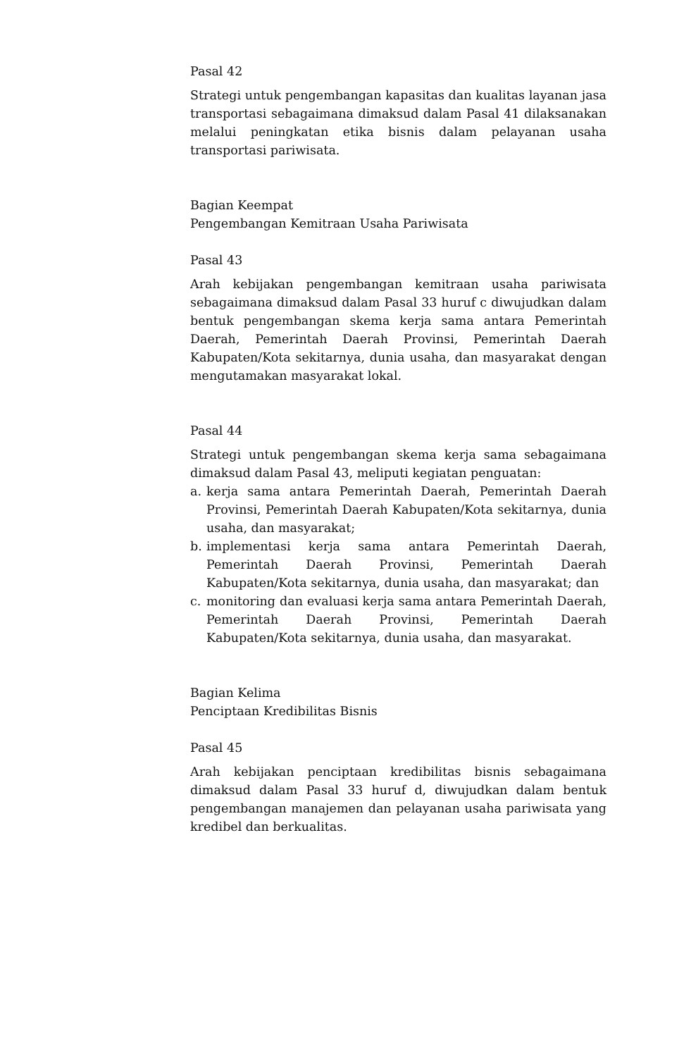Pasal 42
Strategi untuk pengembangan kapasitas dan kualitas layanan jasa transportasi sebagaimana dimaksud dalam Pasal 41 dilaksanakan melalui peningkatan etika bisnis dalam pelayanan usaha transportasi pariwisata.
Bagian Keempat
Pengembangan Kemitraan Usaha Pariwisata
Pasal 43
Arah kebijakan pengembangan kemitraan usaha pariwisata sebagaimana dimaksud dalam Pasal 33 huruf c diwujudkan dalam bentuk pengembangan skema kerja sama antara Pemerintah Daerah, Pemerintah Daerah Provinsi, Pemerintah Daerah Kabupaten/Kota sekitarnya, dunia usaha, dan masyarakat dengan mengutamakan masyarakat lokal.
Pasal 44
Strategi untuk pengembangan skema kerja sama sebagaimana dimaksud dalam Pasal 43, meliputi kegiatan penguatan:
a. kerja sama antara Pemerintah Daerah, Pemerintah Daerah Provinsi, Pemerintah Daerah Kabupaten/Kota sekitarnya, dunia usaha, dan masyarakat;
b. implementasi kerja sama antara Pemerintah Daerah, Pemerintah Daerah Provinsi, Pemerintah Daerah Kabupaten/Kota sekitarnya, dunia usaha, dan masyarakat; dan
c. monitoring dan evaluasi kerja sama antara Pemerintah Daerah, Pemerintah Daerah Provinsi, Pemerintah Daerah Kabupaten/Kota sekitarnya, dunia usaha, dan masyarakat.
Bagian Kelima
Penciptaan Kredibilitas Bisnis
Pasal 45
Arah kebijakan penciptaan kredibilitas bisnis sebagaimana dimaksud dalam Pasal 33 huruf d, diwujudkan dalam bentuk pengembangan manajemen dan pelayanan usaha pariwisata yang kredibel dan berkualitas.